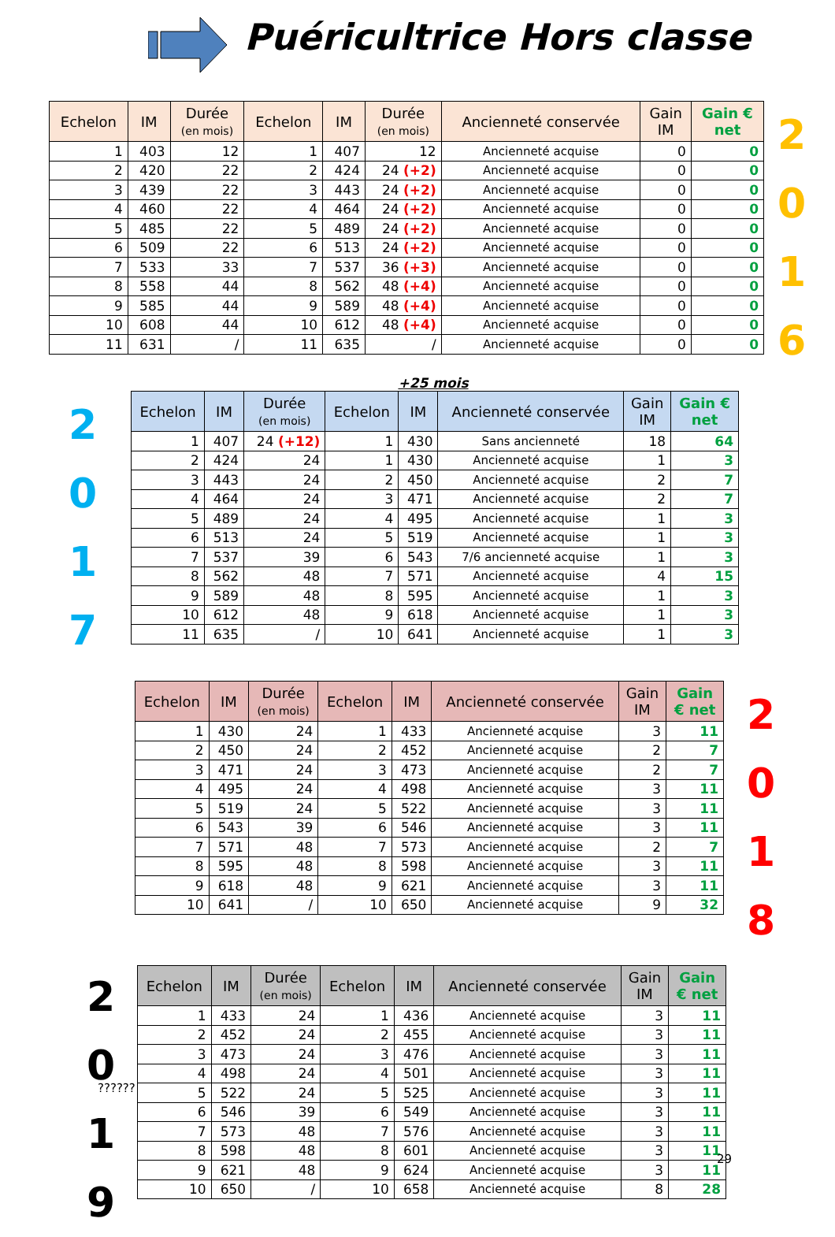Puéricultrice Hors classe
| Echelon | IM | Durée (en mois) | Echelon | IM | Durée (en mois) | Ancienneté conservée | Gain IM | Gain € net |
| --- | --- | --- | --- | --- | --- | --- | --- | --- |
| 1 | 403 | 12 | 1 | 407 | 12 | Ancienneté acquise | 0 | 0 |
| 2 | 420 | 22 | 2 | 424 | 24 (+2) | Ancienneté acquise | 0 | 0 |
| 3 | 439 | 22 | 3 | 443 | 24 (+2) | Ancienneté acquise | 0 | 0 |
| 4 | 460 | 22 | 4 | 464 | 24 (+2) | Ancienneté acquise | 0 | 0 |
| 5 | 485 | 22 | 5 | 489 | 24 (+2) | Ancienneté acquise | 0 | 0 |
| 6 | 509 | 22 | 6 | 513 | 24 (+2) | Ancienneté acquise | 0 | 0 |
| 7 | 533 | 33 | 7 | 537 | 36 (+3) | Ancienneté acquise | 0 | 0 |
| 8 | 558 | 44 | 8 | 562 | 48 (+4) | Ancienneté acquise | 0 | 0 |
| 9 | 585 | 44 | 9 | 589 | 48 (+4) | Ancienneté acquise | 0 | 0 |
| 10 | 608 | 44 | 10 | 612 | 48 (+4) | Ancienneté acquise | 0 | 0 |
| 11 | 631 | / | 11 | 635 | / | Ancienneté acquise | 0 | 0 |
2
0
1
6
+25 mois
2
0
1
7
| Echelon | IM | Durée (en mois) | Echelon | IM | Ancienneté conservée | Gain IM | Gain € net |
| --- | --- | --- | --- | --- | --- | --- | --- |
| 1 | 407 | 24 (+12) | 1 | 430 | Sans ancienneté | 18 | 64 |
| 2 | 424 | 24 | 1 | 430 | Ancienneté acquise | 1 | 3 |
| 3 | 443 | 24 | 2 | 450 | Ancienneté acquise | 2 | 7 |
| 4 | 464 | 24 | 3 | 471 | Ancienneté acquise | 2 | 7 |
| 5 | 489 | 24 | 4 | 495 | Ancienneté acquise | 1 | 3 |
| 6 | 513 | 24 | 5 | 519 | Ancienneté acquise | 1 | 3 |
| 7 | 537 | 39 | 6 | 543 | 7/6 ancienneté acquise | 1 | 3 |
| 8 | 562 | 48 | 7 | 571 | Ancienneté acquise | 4 | 15 |
| 9 | 589 | 48 | 8 | 595 | Ancienneté acquise | 1 | 3 |
| 10 | 612 | 48 | 9 | 618 | Ancienneté acquise | 1 | 3 |
| 11 | 635 | / | 10 | 641 | Ancienneté acquise | 1 | 3 |
| Echelon | IM | Durée (en mois) | Echelon | IM | Ancienneté conservée | Gain IM | Gain € net |
| --- | --- | --- | --- | --- | --- | --- | --- |
| 1 | 430 | 24 | 1 | 433 | Ancienneté acquise | 3 | 11 |
| 2 | 450 | 24 | 2 | 452 | Ancienneté acquise | 2 | 7 |
| 3 | 471 | 24 | 3 | 473 | Ancienneté acquise | 2 | 7 |
| 4 | 495 | 24 | 4 | 498 | Ancienneté acquise | 3 | 11 |
| 5 | 519 | 24 | 5 | 522 | Ancienneté acquise | 3 | 11 |
| 6 | 543 | 39 | 6 | 546 | Ancienneté acquise | 3 | 11 |
| 7 | 571 | 48 | 7 | 573 | Ancienneté acquise | 2 | 7 |
| 8 | 595 | 48 | 8 | 598 | Ancienneté acquise | 3 | 11 |
| 9 | 618 | 48 | 9 | 621 | Ancienneté acquise | 3 | 11 |
| 10 | 641 | / | 10 | 650 | Ancienneté acquise | 9 | 32 |
2
0
1
8
2
0
1
9
??????
| Echelon | IM | Durée (en mois) | Echelon | IM | Ancienneté conservée | Gain IM | Gain € net |
| --- | --- | --- | --- | --- | --- | --- | --- |
| 1 | 433 | 24 | 1 | 436 | Ancienneté acquise | 3 | 11 |
| 2 | 452 | 24 | 2 | 455 | Ancienneté acquise | 3 | 11 |
| 3 | 473 | 24 | 3 | 476 | Ancienneté acquise | 3 | 11 |
| 4 | 498 | 24 | 4 | 501 | Ancienneté acquise | 3 | 11 |
| 5 | 522 | 24 | 5 | 525 | Ancienneté acquise | 3 | 11 |
| 6 | 546 | 39 | 6 | 549 | Ancienneté acquise | 3 | 11 |
| 7 | 573 | 48 | 7 | 576 | Ancienneté acquise | 3 | 11 |
| 8 | 598 | 48 | 8 | 601 | Ancienneté acquise | 3 | 11 |
| 9 | 621 | 48 | 9 | 624 | Ancienneté acquise | 3 | 11 |
| 10 | 650 | / | 10 | 658 | Ancienneté acquise | 8 | 28 |
29